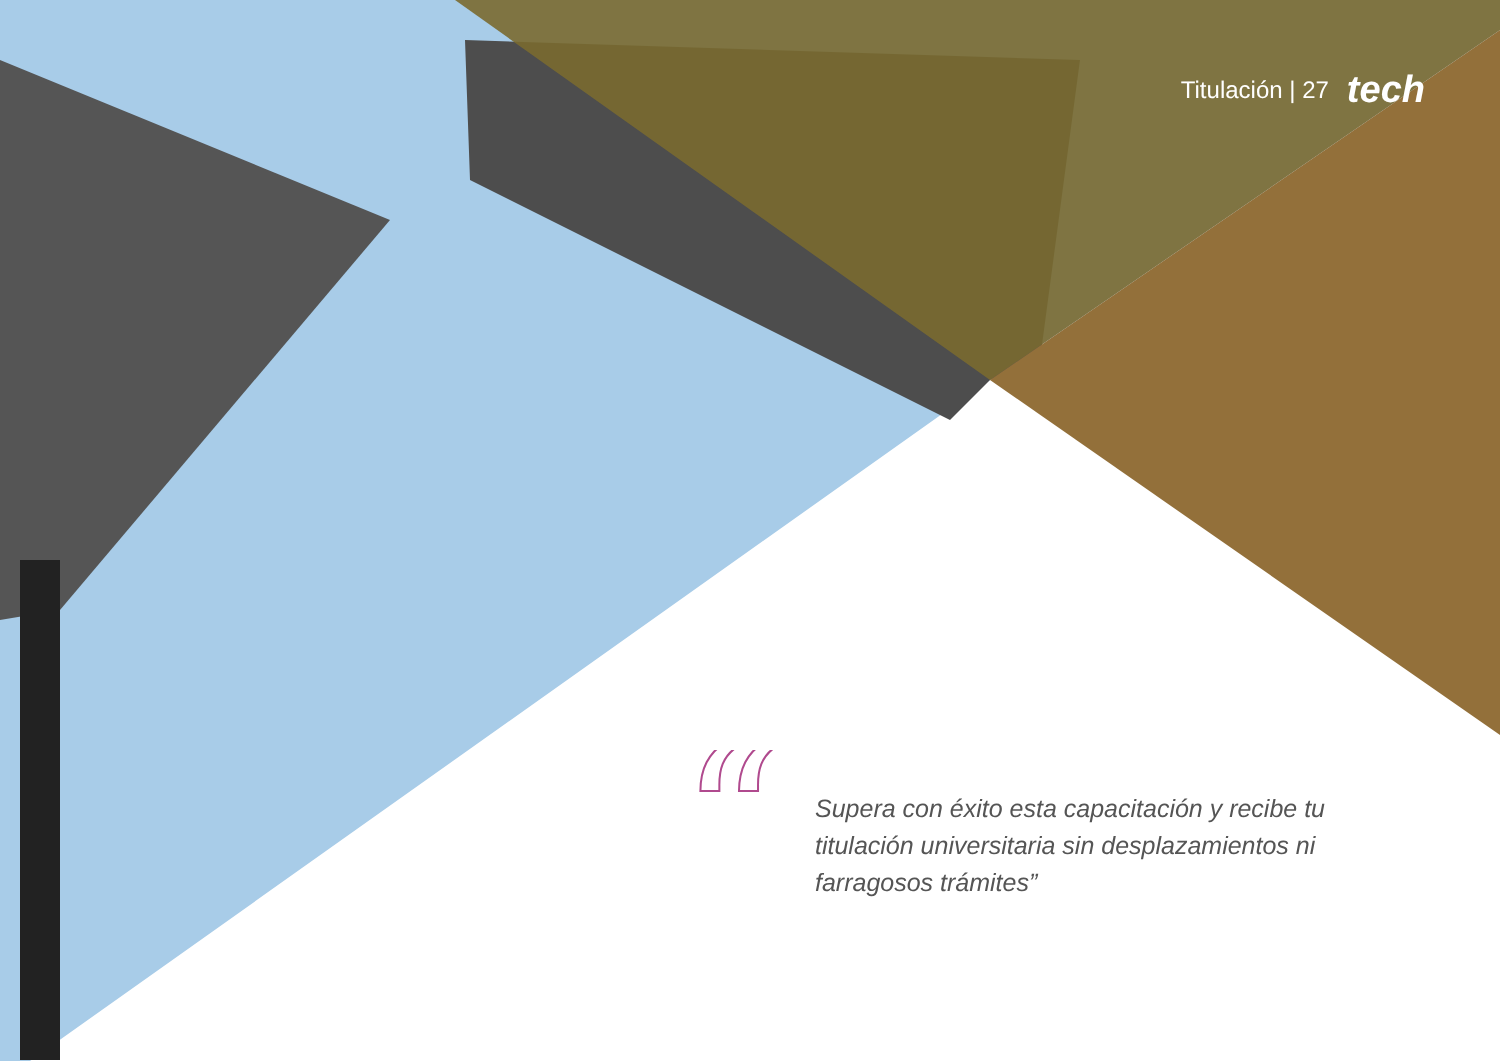Titulación | 27 tech
“
Supera con éxito esta capacitación y recibe tu titulación universitaria sin desplazamientos ni farragosos trámites”